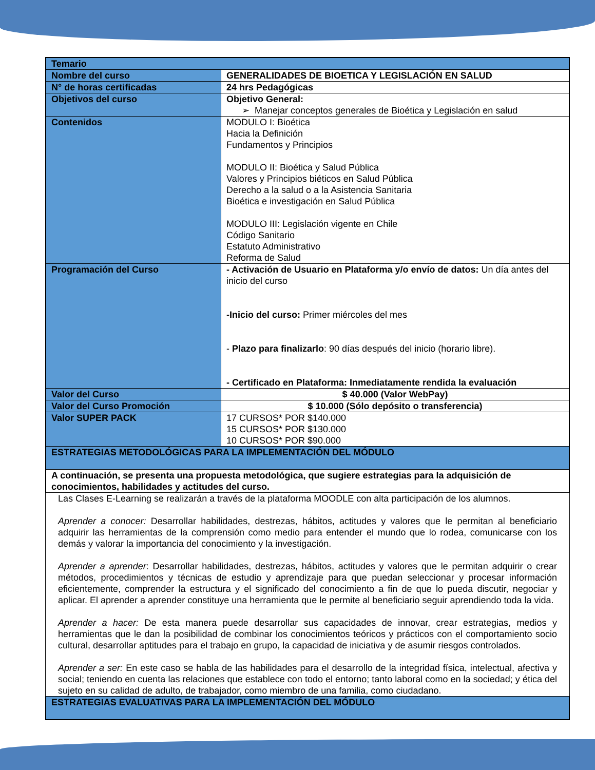| Temario | |
| Nombre del curso | GENERALIDADES DE BIOETICA Y LEGISLACIÓN EN SALUD |
| N° de horas certificadas | 24 hrs Pedagógicas |
| Objetivos del curso | Objetivo General: ➢ Manejar conceptos generales de Bioética y Legislación en salud |
| Contenidos | MODULO I: Bioética Hacia la Definición Fundamentos y Principios MODULO II: Bioética y Salud Pública Valores y Principios biéticos en Salud Pública Derecho a la salud o a la Asistencia Sanitaria Bioética e investigación en Salud Pública MODULO III: Legislación vigente en Chile Código Sanitario Estatuto Administrativo Reforma de Salud |
| Programación del Curso | - Activación de Usuario en Plataforma y/o envío de datos: Un día antes del inicio del curso -Inicio del curso: Primer miércoles del mes - Plazo para finalizarlo : 90 días después del inicio (horario libre). - Certificado en Plataforma: Inmediatamente rendida la evaluación |
| Valor del Curso | $ 40.000 (Valor WebPay) |
| Valor del Curso Promoción | $ 10.000 (Sólo depósito o transferencia) |
| Valor SUPER PACK | 17 CURSOS* POR $140.000 15 CURSOS* POR $130.000 10 CURSOS* POR $90.000 |
| ESTRATEGIAS METODOLÓGICAS PARA LA IMPLEMENTACIÓN DEL MÓDULO | |
| A continuación, se presenta una propuesta metodológica, que sugiere estrategias para la adquisición de conocimientos, habilidades y actitudes del curso. | |
Las Clases E-Learning se realizarán a través de la plataforma MOODLE con alta participación de los alumnos.
Aprender a conocer: Desarrollar habilidades, destrezas, hábitos, actitudes y valores que le permitan al beneficiario adquirir las herramientas de la comprensión como medio para entender el mundo que lo rodea, comunicarse con los demás y valorar la importancia del conocimiento y la investigación.
Aprender a aprender: Desarrollar habilidades, destrezas, hábitos, actitudes y valores que le permitan adquirir o crear métodos, procedimientos y técnicas de estudio y aprendizaje para que puedan seleccionar y procesar información eficientemente, comprender la estructura y el significado del conocimiento a fin de que lo pueda discutir, negociar y aplicar. El aprender a aprender constituye una herramienta que le permite al beneficiario seguir aprendiendo toda la vida.
Aprender a hacer: De esta manera puede desarrollar sus capacidades de innovar, crear estrategias, medios y herramientas que le dan la posibilidad de combinar los conocimientos teóricos y prácticos con el comportamiento socio cultural, desarrollar aptitudes para el trabajo en grupo, la capacidad de iniciativa y de asumir riesgos controlados.
Aprender a ser: En este caso se habla de las habilidades para el desarrollo de la integridad física, intelectual, afectiva y social; teniendo en cuenta las relaciones que establece con todo el entorno; tanto laboral como en la sociedad; y ética del sujeto en su calidad de adulto, de trabajador, como miembro de una familia, como ciudadano.
| ESTRATEGIAS EVALUATIVAS PARA LA IMPLEMENTACIÓN DEL MÓDULO |